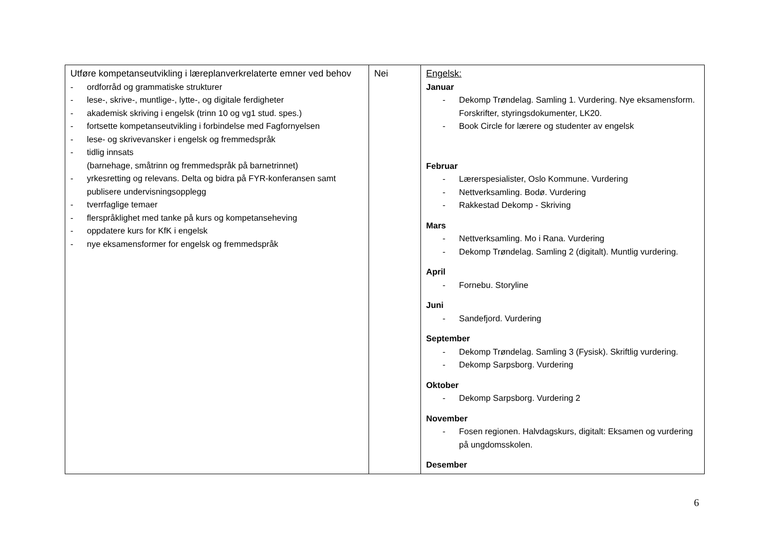| Utføre kompetanseutvikling i læreplanverkrelaterte emner ved behov - ordforråd og grammatiske strukturer - lese-, skrive-, muntlige-, lytte-, og digitale ferdigheter - akademisk skriving i engelsk (trinn 10 og vg1 stud. spes.) - fortsette kompetanseutvikling i forbindelse med Fagfornyelsen - lese- og skrivevansker i engelsk og fremmedspråk - tidlig innsats (barnehage, småtrinn og fremmedspråk på barnetrinnet) - yrkesretting og relevans. Delta og bidra på FYR-konferansen samt publisere undervisningsopplegg - tverrfaglige temaer - flerspråklighet med tanke på kurs og kompetanseheving - oppdatere kurs for KfK i engelsk - nye eksamensformer for engelsk og fremmedspråk | Nei | Engelsk: Januar - Dekomp Trøndelag. Samling 1. Vurdering. Nye eksamensform. Forskrifter, styringsdokumenter, LK20. - Book Circle for lærere og studenter av engelsk Februar - Lærerspesialister, Oslo Kommune. Vurdering - Nettverksamling. Bodø. Vurdering - Rakkestad Dekomp - Skriving Mars - Nettverksamling. Mo i Rana. Vurdering - Dekomp Trøndelag. Samling 2 (digitalt). Muntlig vurdering. April - Fornebu. Storyline Juni - Sandefjord. Vurdering September - Dekomp Trøndelag. Samling 3 (Fysisk). Skriftlig vurdering. - Dekomp Sarpsborg. Vurdering Oktober - Dekomp Sarpsborg. Vurdering 2 November - Fosen regionen. Halvdagskurs, digitalt: Eksamen og vurdering på ungdomsskolen. Desember |
6